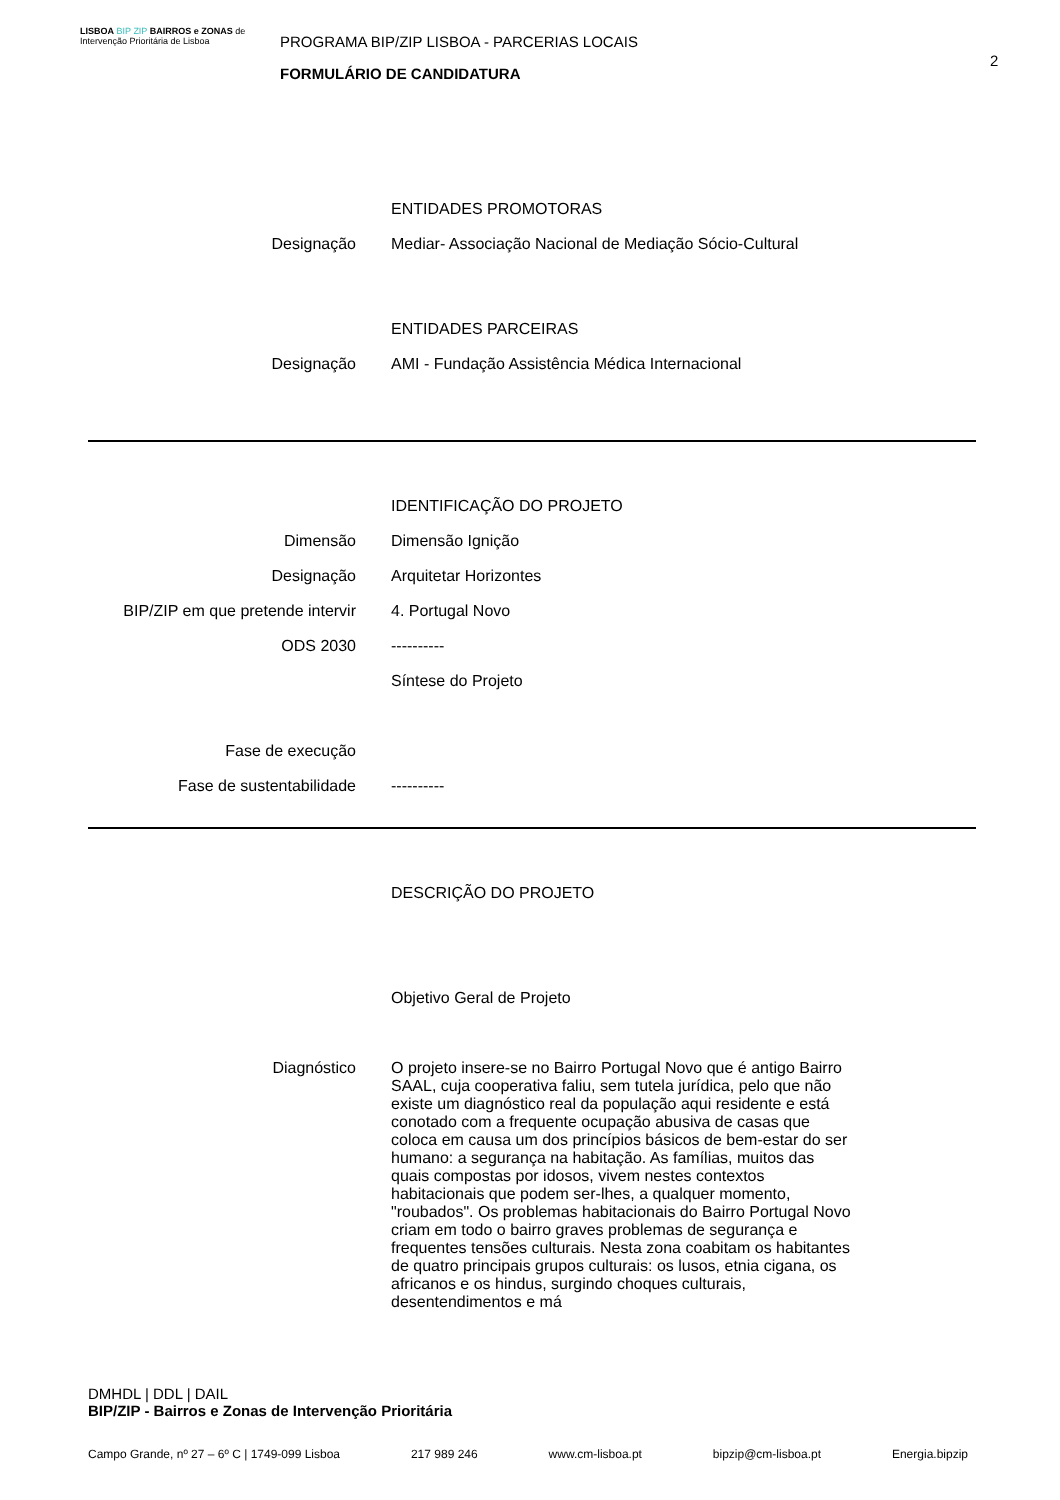LISBOA BIP ZIP BAIRROS e ZONAS de Intervenção Prioritária de Lisboa
PROGRAMA BIP/ZIP LISBOA - PARCERIAS LOCAIS
FORMULÁRIO DE CANDIDATURA
2
ENTIDADES PROMOTORAS
Designação Mediar- Associação Nacional de Mediação Sócio-Cultural
ENTIDADES PARCEIRAS
Designação AMI - Fundação Assistência Médica Internacional
IDENTIFICAÇÃO DO PROJETO
Dimensão Dimensão Ignição
Designação Arquitetar Horizontes
BIP/ZIP em que pretende intervir 4. Portugal Novo
ODS 2030 ----------
Síntese do Projeto
Fase de execução
Fase de sustentabilidade ----------
DESCRIÇÃO DO PROJETO
Objetivo Geral de Projeto
Diagnóstico O projeto insere-se no Bairro Portugal Novo que é antigo Bairro SAAL, cuja cooperativa faliu, sem tutela jurídica, pelo que não existe um diagnóstico real da população aqui residente e está conotado com a frequente ocupação abusiva de casas que coloca em causa um dos princípios básicos de bem-estar do ser humano: a segurança na habitação. As famílias, muitos das quais compostas por idosos, vivem nestes contextos habitacionais que podem ser-lhes, a qualquer momento, "roubados". Os problemas habitacionais do Bairro Portugal Novo criam em todo o bairro graves problemas de segurança e frequentes tensões culturais. Nesta zona coabitam os habitantes de quatro principais grupos culturais: os lusos, etnia cigana, os africanos e os hindus, surgindo choques culturais, desentendimentos e má
DMHDL | DDL | DAIL
BIP/ZIP - Bairros e Zonas de Intervenção Prioritária
Campo Grande, nº 27 – 6º C | 1749-099 Lisboa 217 989 246 www.cm-lisboa.pt bipzip@cm-lisboa.pt Energia.bipzip